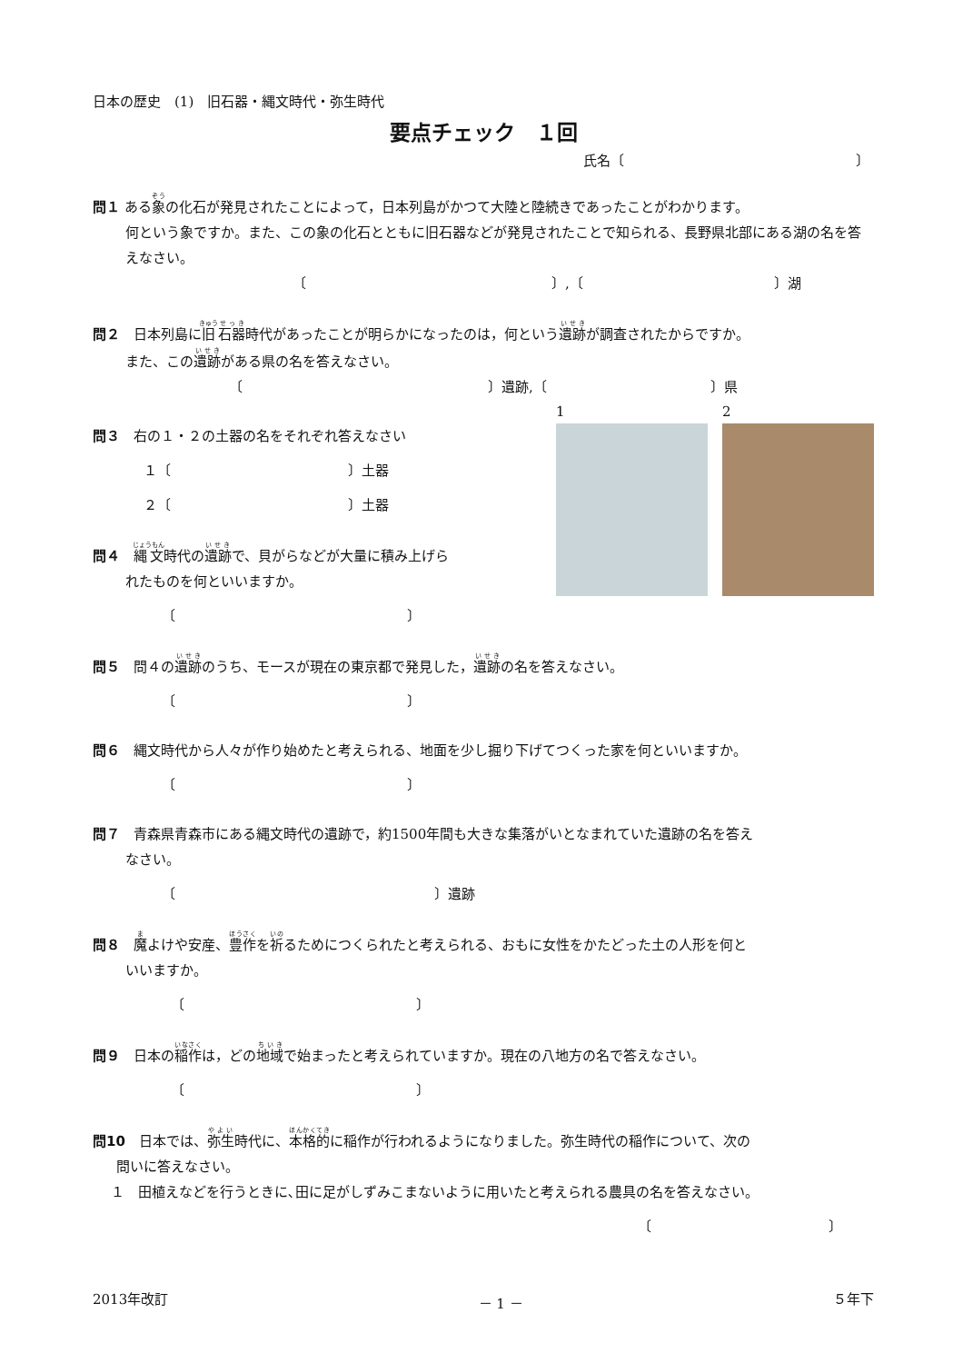日本の歴史　(1)　旧石器・縄文時代・弥生時代
要点チェック　１回
氏名〔　　　　　　　　　　　　　　　　　〕
問１ ある象の化石が発見されたことによって，日本列島がかつて大陸と陸続きであったことがわかります。
何という象ですか。また、この象の化石とともに旧石器などが発見されたことで知られる、長野県北部にある湖の名を答えなさい。
〔　　　　　　　　　　　　　　　　　　〕,〔　　　　　　　　　　　　　　〕湖
問２　日本列島に旧石器時代があったことが明らかになったのは，何という遺跡が調査されたからですか。
また、この遺跡がある県の名を答えなさい。
〔　　　　　　　　　　　　　　　　　　〕遺跡,〔　　　　　　　　　　　　〕県
1 2
問３　右の１・２の土器の名をそれぞれ答えなさい
１〔　　　　　　　　　　　　　〕土器
２〔　　　　　　　　　　　　　〕土器
問４　縄文時代の遺跡で、貝がらなどが大量に積み上げら
れたものを何といいますか。
〔　　　　　　　　　　　　　　　　　〕
問５　問４の遺跡のうち、モースが現在の東京都で発見した，遺跡の名を答えなさい。
〔　　　　　　　　　　　　　　　　　〕
問６　縄文時代から人々が作り始めたと考えられる、地面を少し掘り下げてつくった家を何といいますか。
〔　　　　　　　　　　　　　　　　　〕
問７　青森県青森市にある縄文時代の遺跡で，約1500年間も大きな集落がいとなまれていた遺跡の名を答え
なさい。
〔　　　　　　　　　　　　　　　　　　　〕遺跡
問８　魔よけや安産、豊作を祈るためにつくられたと考えられる、おもに女性をかたどった土の人形を何と
いいますか。
〔　　　　　　　　　　　　　　　　　〕
問９　日本の稲作は，どの地域で始まったと考えられていますか。現在の八地方の名で答えなさい。
〔　　　　　　　　　　　　　　　　　〕
問10　日本では、弥生時代に、本格的に稲作が行われるようになりました。弥生時代の稲作について、次の
問いに答えなさい。
１　田植えなどを行うときに､田に足がしずみこまないように用いたと考えられる農具の名を答えなさい。
〔　　　　　　　　　　　　　〕
2013年改訂 － 1 － ５年下